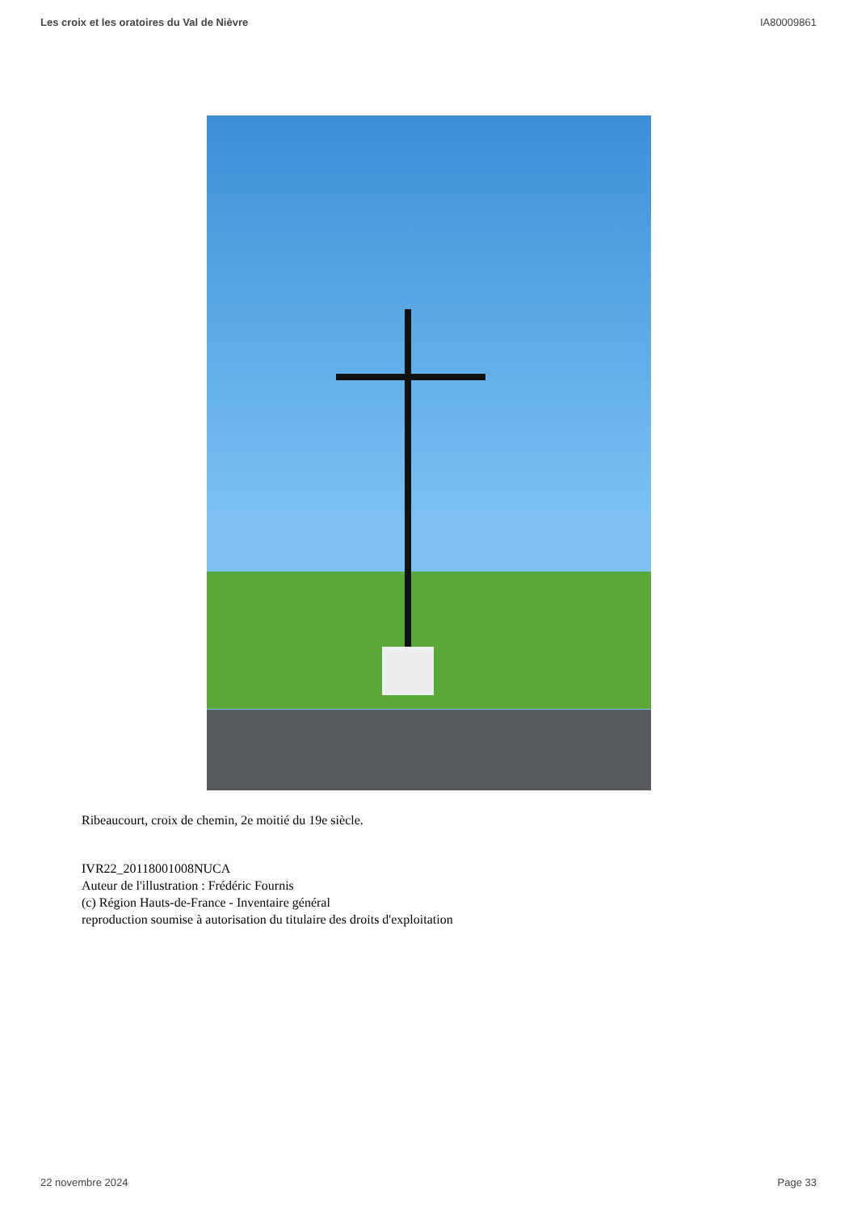Les croix et les oratoires du Val de Nièvre IA80009861
Ribeaucourt, croix de chemin, 2e moitié du 19e siècle.
IVR22_20118001008NUCA
Auteur de l'illustration : Frédéric Fournis
(c) Région Hauts-de-France - Inventaire général
reproduction soumise à autorisation du titulaire des droits d'exploitation
22 novembre 2024 Page 33